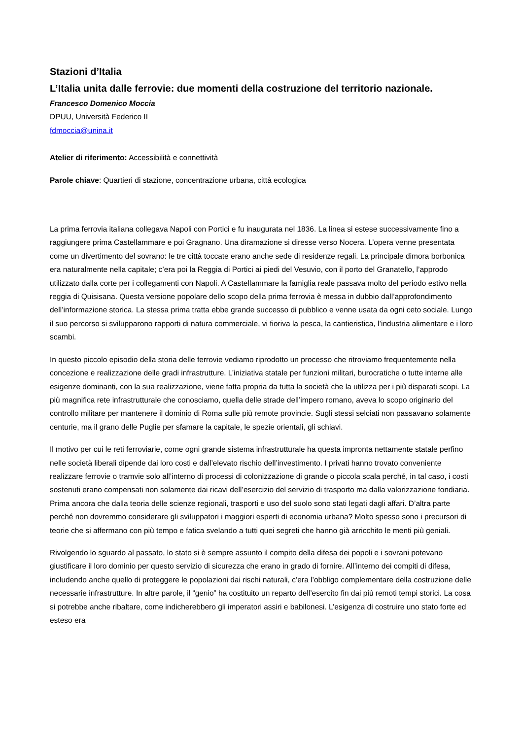Stazioni d’Italia
L’Italia unita dalle ferrovie: due momenti della costruzione del territorio nazionale.
Francesco Domenico Moccia
DPUU, Università Federico II
fdmoccia@unina.it
Atelier di riferimento: Accessibilità e connettività
Parole chiave: Quartieri di stazione, concentrazione urbana, città ecologica
La prima ferrovia italiana collegava Napoli con Portici e fu inaugurata nel 1836. La linea si estese successivamente fino a raggiungere prima Castellammare e poi Gragnano. Una diramazione si diresse verso Nocera. L’opera venne presentata come un divertimento del sovrano: le tre città toccate erano anche sede di residenze regali. La principale dimora borbonica era naturalmente nella capitale; c’era poi la Reggia di Portici ai piedi del Vesuvio, con il porto del Granatello, l’approdo utilizzato dalla corte per i collegamenti con Napoli. A Castellammare la famiglia reale passava molto del periodo estivo nella reggia di Quisisana. Questa versione popolare dello scopo della prima ferrovia è messa in dubbio dall’approfondimento dell’informazione storica. La stessa prima tratta ebbe grande successo di pubblico e venne usata da ogni ceto sociale. Lungo il suo percorso si svilupparono rapporti di natura commerciale, vi fioriva la pesca, la cantieristica, l’industria alimentare e i loro scambi.
In questo piccolo episodio della storia delle ferrovie vediamo riprodotto un processo che ritroviamo frequentemente nella concezione e realizzazione delle gradi infrastrutture. L’iniziativa statale per funzioni militari, burocratiche o tutte interne alle esigenze dominanti, con la sua realizzazione, viene fatta propria da tutta la società che la utilizza per i più disparati scopi. La più magnifica rete infrastrutturale che conosciamo, quella delle strade dell’impero romano, aveva lo scopo originario del controllo militare per mantenere il dominio di Roma sulle più remote provincie. Sugli stessi selciati non passavano solamente centurie, ma il grano delle Puglie per sfamare la capitale, le spezie orientali, gli schiavi.
Il motivo per cui le reti ferroviarie, come ogni grande sistema infrastrutturale ha questa impronta nettamente statale perfino nelle società liberali dipende dai loro costi e dall’elevato rischio dell’investimento. I privati hanno trovato conveniente realizzare ferrovie o tramvie solo all’interno di processi di colonizzazione di grande o piccola scala perché, in tal caso, i costi sostenuti erano compensati non solamente dai ricavi dell’esercizio del servizio di trasporto ma dalla valorizzazione fondiaria. Prima ancora che dalla teoria delle scienze regionali, trasporti e uso del suolo sono stati legati dagli affari. D’altra parte perché non dovremmo considerare gli sviluppatori i maggiori esperti di economia urbana? Molto spesso sono i precursori di teorie che si affermano con più tempo e fatica svelando a tutti quei segreti che hanno già arricchito le menti più geniali.
Rivolgendo lo sguardo al passato, lo stato si è sempre assunto il compito della difesa dei popoli e i sovrani potevano giustificare il loro dominio per questo servizio di sicurezza che erano in grado di fornire. All’interno dei compiti di difesa, includendo anche quello di proteggere le popolazioni dai rischi naturali, c’era l’obbligo complementare della costruzione delle necessarie infrastrutture. In altre parole, il “genio” ha costituito un reparto dell’esercito fin dai più remoti tempi storici. La cosa si potrebbe anche ribaltare, come indicherebbero gli imperatori assiri e babilonesi. L’esigenza di costruire uno stato forte ed esteso era